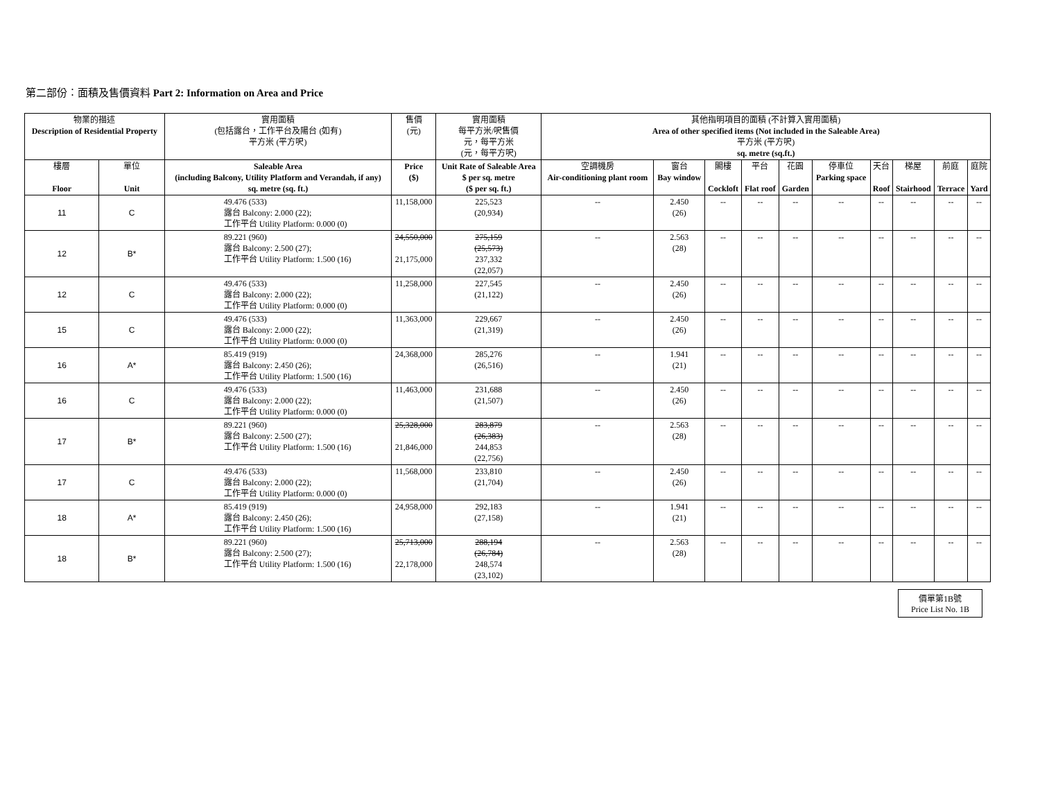第二部份︰面積及售價資料 Part 2: Information on Area and Price
| 物業的描述 Description of Residential Property | | 實用面積 (包括露台，工作平台及陽台 (如有) 平方米 (平方呎) | 售價 (元) | 實用面積 每平方米/呎售價 元，每平方米 (元，每平方呎) | 其他指明項目的面積 (不計算入實用面積) Area of other specified items (Not included in the Saleable Area) 平方米 (平方呎) sq. metre (sq.ft.) | | | | | | | | | |
| --- | --- | --- | --- | --- | --- | --- | --- | --- | --- | --- | --- | --- | --- | --- |
| 樓層 Floor | 單位 Unit | Saleable Area (including Balcony, Utility Platform and Verandah, if any) sq. metre (sq. ft.) | Price ($) | Unit Rate of Saleable Area $ per sq. metre ($ per sq. ft.) | 空調機房 Air-conditioning plant room | 窗台 Bay window | 閣樓 Cockloft | 平台 Flat roof | 花園 Garden | 停車位 Parking space | 天台 Roof | 梯屋 Stairhood | 前庭 Terrace | 庭院 Yard |
| 11 | C | 49.476 (533) 露台 Balcony: 2.000 (22); 工作平台 Utility Platform: 0.000 (0) | 11,158,000 | 225,523 (20,934) | -- | 2.450 (26) | -- | -- | -- | -- | -- | -- | -- | -- |
| 12 | B* | 89.221 (960) 露台 Balcony: 2.500 (27); 工作平台 Utility Platform: 1.500 (16) | 24,550,000 21,175,000 | 275,159 (25,573) 237,332 (22,057) | -- | 2.563 (28) | -- | -- | -- | -- | -- | -- | -- | -- |
| 12 | C | 49.476 (533) 露台 Balcony: 2.000 (22); 工作平台 Utility Platform: 0.000 (0) | 11,258,000 | 227,545 (21,122) | -- | 2.450 (26) | -- | -- | -- | -- | -- | -- | -- | -- |
| 15 | C | 49.476 (533) 露台 Balcony: 2.000 (22); 工作平台 Utility Platform: 0.000 (0) | 11,363,000 | 229,667 (21,319) | -- | 2.450 (26) | -- | -- | -- | -- | -- | -- | -- | -- |
| 16 | A* | 85.419 (919) 露台 Balcony: 2.450 (26); 工作平台 Utility Platform: 1.500 (16) | 24,368,000 | 285,276 (26,516) | -- | 1.941 (21) | -- | -- | -- | -- | -- | -- | -- | -- |
| 16 | C | 49.476 (533) 露台 Balcony: 2.000 (22); 工作平台 Utility Platform: 0.000 (0) | 11,463,000 | 231,688 (21,507) | -- | 2.450 (26) | -- | -- | -- | -- | -- | -- | -- | -- |
| 17 | B* | 89.221 (960) 露台 Balcony: 2.500 (27); 工作平台 Utility Platform: 1.500 (16) | 25,328,000 21,846,000 | 283,879 (26,383) 244,853 (22,756) | -- | 2.563 (28) | -- | -- | -- | -- | -- | -- | -- | -- |
| 17 | C | 49.476 (533) 露台 Balcony: 2.000 (22); 工作平台 Utility Platform: 0.000 (0) | 11,568,000 | 233,810 (21,704) | -- | 2.450 (26) | -- | -- | -- | -- | -- | -- | -- | -- |
| 18 | A* | 85.419 (919) 露台 Balcony: 2.450 (26); 工作平台 Utility Platform: 1.500 (16) | 24,958,000 | 292,183 (27,158) | -- | 1.941 (21) | -- | -- | -- | -- | -- | -- | -- | -- |
| 18 | B* | 89.221 (960) 露台 Balcony: 2.500 (27); 工作平台 Utility Platform: 1.500 (16) | 25,713,000 22,178,000 | 288,194 (26,784) 248,574 (23,102) | -- | 2.563 (28) | -- | -- | -- | -- | -- | -- | -- | -- |
價單第1B號
Price List No. 1B